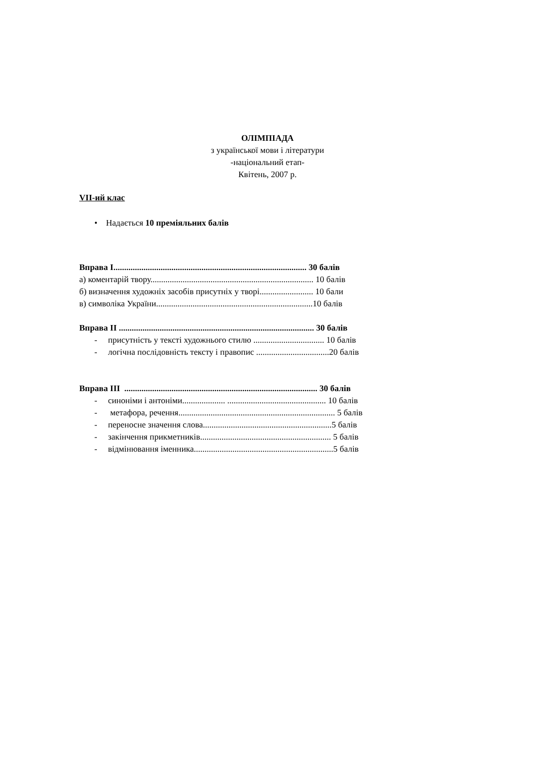ОЛІМПІАДА
з української мови і літератури
-національний етап-
Квітень, 2007 р.
VII-ий клас
• Надається 10 преміяльних балів
Вправа І.......................................................................................... 30 балів
а) коментарій твору............................................................................ 10 балів
б) визначення художніх засобів присутніх у творі......................... 10 бали
в) символіка України.........................................................................10 балів
Вправа ІІ ........................................................................................... 30 балів
- присутність у тексті художнього стилю ................................. 10 балів
- логічна послідовність тексту і правопис ..................................20 балів
Вправа ІІІ .......................................................................................... 30 балів
- синоніми і антоніми.................... .............................................. 10 балів
- метафора, речення......................................................................... 5 балів
- переносне значення слова............................................................5 балів
- закінчення прикметників............................................................. 5 балів
- відмінювання іменника.................................................................5 балів